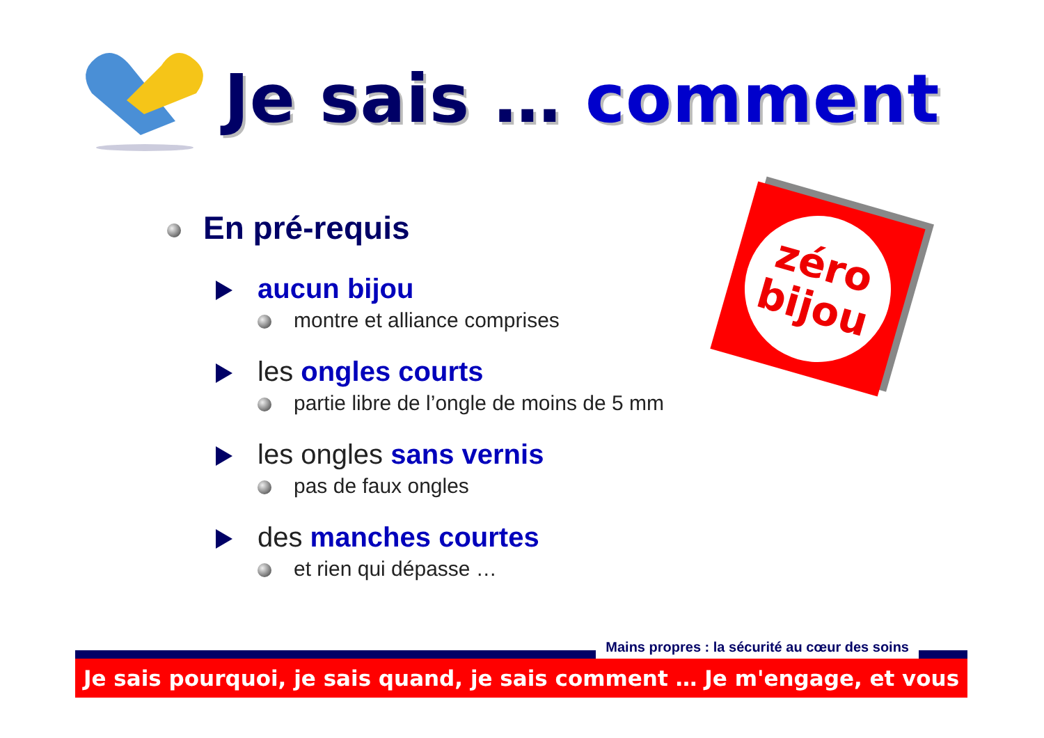Je sais … comment
zéro
bijou
En pré-requis
aucun bijou
montre et alliance comprises
les ongles courts
partie libre de l’ongle de moins de 5 mm
les ongles sans vernis
pas de faux ongles
des manches courtes
et rien qui dépasse …
Mains propres : la sécurité au cœur des soins
Je sais pourquoi, je sais quand, je sais comment … Je m'engage, et vous ?